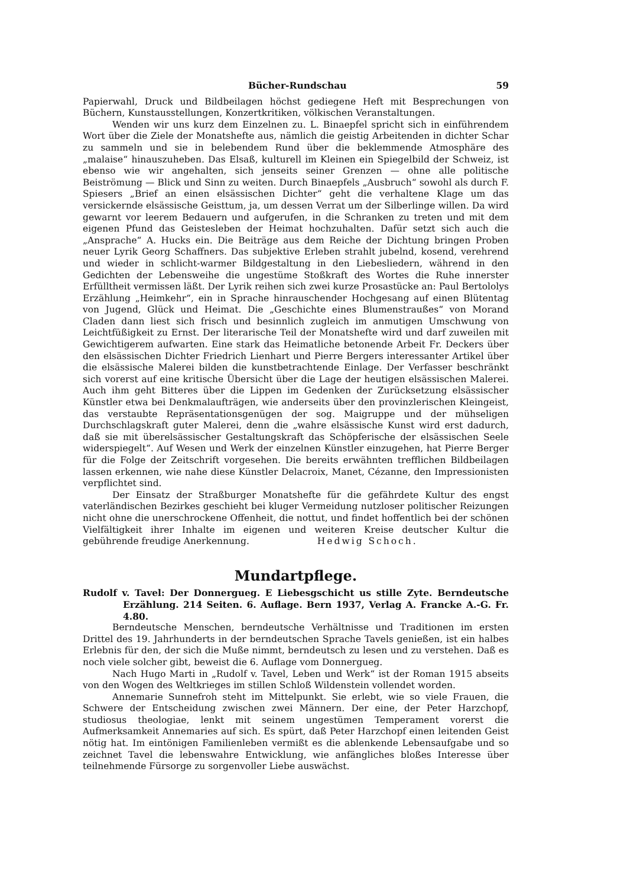Bücher-Rundschau 59
Papierwahl, Druck und Bildbeilagen höchst gediegene Heft mit Besprechungen von Büchern, Kunstausstellungen, Konzertkritiken, völkischen Veranstaltungen.
Wenden wir uns kurz dem Einzelnen zu. L. Binaepfel spricht sich in einführendem Wort über die Ziele der Monatshefte aus, nämlich die geistig Arbeitenden in dichter Schar zu sammeln und sie in belebendem Rund über die beklemmende Atmosphäre des „malaise“ hinauszuheben. Das Elsaß, kulturell im Kleinen ein Spiegelbild der Schweiz, ist ebenso wie wir angehalten, sich jenseits seiner Grenzen — ohne alle politische Beiströmung — Blick und Sinn zu weiten. Durch Binaepfels „Ausbruch“ sowohl als durch F. Spiesers „Brief an einen elsässischen Dichter“ geht die verhaltene Klage um das versickernde elsässische Geisttum, ja, um dessen Verrat um der Silberlinge willen. Da wird gewarnt vor leerem Bedauern und aufgerufen, in die Schranken zu treten und mit dem eigenen Pfund das Geistesleben der Heimat hochzuhalten. Dafür setzt sich auch die „Ansprache“ A. Hucks ein. Die Beiträge aus dem Reiche der Dichtung bringen Proben neuer Lyrik Georg Schaffners. Das subjektive Erleben strahlt jubelnd, kosend, verehrend und wieder in schlicht-warmer Bildgestaltung in den Liebesliedern, während in den Gedichten der Lebensweihe die ungestüme Stoßkraft des Wortes die Ruhe innerster Erfülltheit vermissen läßt. Der Lyrik reihen sich zwei kurze Prosastücke an: Paul Bertololys Erzählung „Heimkehr“, ein in Sprache hinrauschender Hochgesang auf einen Blütentag von Jugend, Glück und Heimat. Die „Geschichte eines Blumenstraußes“ von Morand Claden dann liest sich frisch und besinnlich zugleich im anmutigen Umschwung von Leichtfüßigkeit zu Ernst. Der literarische Teil der Monatshefte wird und darf zuweilen mit Gewichtigerem aufwarten. Eine stark das Heimatliche betonende Arbeit Fr. Deckers über den elsässischen Dichter Friedrich Lienhart und Pierre Bergers interessanter Artikel über die elsässische Malerei bilden die kunstbetrachtende Einlage. Der Verfasser beschränkt sich vorerst auf eine kritische Übersicht über die Lage der heutigen elsässischen Malerei. Auch ihm geht Bitteres über die Lippen im Gedenken der Zurücksetzung elsässischer Künstler etwa bei Denkmalaufträgen, wie anderseits über den provinzlerischen Kleingeist, das verstaubte Repräsentationsgenügen der sog. Maigruppe und der mühseligen Durchschlagskraft guter Malerei, denn die „wahre elsässische Kunst wird erst dadurch, daß sie mit überelsässischer Gestaltungskraft das Schöpferische der elsässischen Seele widerspiegelt“. Auf Wesen und Werk der einzelnen Künstler einzugehen, hat Pierre Berger für die Folge der Zeitschrift vorgesehen. Die bereits erwähnten trefflichen Bildbeilagen lassen erkennen, wie nahe diese Künstler Delacroix, Manet, Cézanne, den Impressionisten verpflichtet sind.
Der Einsatz der Straßburger Monatshefte für die gefährdete Kultur des engst vaterländischen Bezirkes geschieht bei kluger Vermeidung nutzloser politischer Reizungen nicht ohne die unerschrockene Offenheit, die nottut, und findet hoffentlich bei der schönen Vielfältigkeit ihrer Inhalte im eigenen und weiteren Kreise deutscher Kultur die gebührende freudige Anerkennung. Hedwig Schoch.
Mundartpflege.
Rudolf v. Tavel: Der Donnergueg. E Liebesgschicht us stille Zyte. Berndeutsche Erzählung. 214 Seiten. 6. Auflage. Bern 1937, Verlag A. Francke A.-G. Fr. 4.80.
Berndeutsche Menschen, berndeutsche Verhältnisse und Traditionen im ersten Drittel des 19. Jahrhunderts in der berndeutschen Sprache Tavels genießen, ist ein halbes Erlebnis für den, der sich die Muße nimmt, berndeutsch zu lesen und zu verstehen. Daß es noch viele solcher gibt, beweist die 6. Auflage vom Donnergueg.
Nach Hugo Marti in „Rudolf v. Tavel, Leben und Werk“ ist der Roman 1915 abseits von den Wogen des Weltkrieges im stillen Schloß Wildenstein vollendet worden.
Annemarie Sunnefroh steht im Mittelpunkt. Sie erlebt, wie so viele Frauen, die Schwere der Entscheidung zwischen zwei Männern. Der eine, der Peter Harzchopf, studiosus theologiae, lenkt mit seinem ungestümen Temperament vorerst die Aufmerksamkeit Annemaries auf sich. Es spürt, daß Peter Harzchopf einen leitenden Geist nötig hat. Im eintönigen Familienleben vermißt es die ablenkende Lebensaufgabe und so zeichnet Tavel die lebenswahre Entwicklung, wie anfängliches bloßes Interesse über teilnehmende Fürsorge zu sorgenvoller Liebe auswächst.